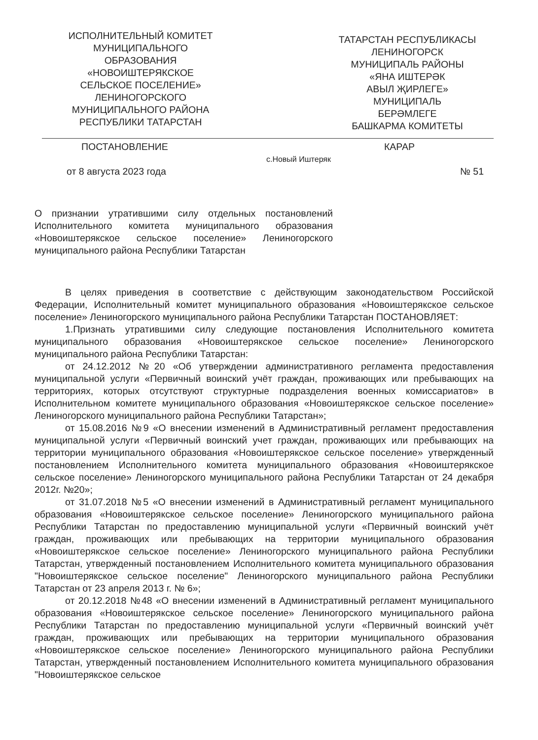ИСПОЛНИТЕЛЬНЫЙ КОМИТЕТ
МУНИЦИПАЛЬНОГО
ОБРАЗОВАНИЯ
«НОВОИШТЕРЯКСКОЕ
СЕЛЬСКОЕ ПОСЕЛЕНИЕ»
ЛЕНИНОГОРСКОГО
МУНИЦИПАЛЬНОГО РАЙОНА
РЕСПУБЛИКИ ТАТАРСТАН
ТАТАРСТАН РЕСПУБЛИКАСЫ
ЛЕНИНОГОРСК
МУНИЦИПАЛЬ РАЙОНЫ
«ЯНА ИШТЕРӘК
АВЫЛ ҖИРЛЕГЕ»
МУНИЦИПАЛЬ
БЕРӘМЛЕГЕ
БАШКАРМА КОМИТЕТЫ
ПОСТАНОВЛЕНИЕ КАРАР
с.Новый Иштеряк
от 8 августа 2023 года № 51
О признании утратившими силу отдельных постановлений Исполнительного комитета муниципального образования «Новоиштерякское сельское поселение» Лениногорского муниципального района Республики Татарстан
В целях приведения в соответствие с действующим законодательством Российской Федерации, Исполнительный комитет муниципального образования «Новоиштерякское сельское поселение» Лениногорского муниципального района Республики Татарстан ПОСТАНОВЛЯЕТ:
1.Признать утратившими силу следующие постановления Исполнительного комитета муниципального образования «Новоиштерякское сельское поселение» Лениногорского муниципального района Республики Татарстан:
от 24.12.2012 №20 «Об утверждении административного регламента предоставления муниципальной услуги «Первичный воинский учёт граждан, проживающих или пребывающих на территориях, которых отсутствуют структурные подразделения военных комиссариатов» в Исполнительном комитете муниципального образования «Новоиштерякское сельское поселение» Лениногорского муниципального района Республики Татарстан»;
от 15.08.2016 №9 «О внесении изменений в Административный регламент предоставления муниципальной услуги «Первичный воинский учет граждан, проживающих или пребывающих на территории муниципального образования «Новоиштерякское сельское поселение» утвержденный постановлением Исполнительного комитета муниципального образования «Новоиштерякское сельское поселение» Лениногорского муниципального района Республики Татарстан от 24 декабря 2012г. №20»;
от 31.07.2018 №5 «О внесении изменений в Административный регламент муниципального образования «Новоиштерякское сельское поселение» Лениногорского муниципального района Республики Татарстан по предоставлению муниципальной услуги «Первичный воинский учёт граждан, проживающих или пребывающих на территории муниципального образования «Новоиштерякское сельское поселение» Лениногорского муниципального района Республики Татарстан, утвержденный постановлением Исполнительного комитета муниципального образования "Новоиштерякское сельское поселение" Лениногорского муниципального района Республики Татарстан от 23 апреля 2013 г. № 6»;
от 20.12.2018 №48 «О внесении изменений в Административный регламент муниципального образования «Новоиштерякское сельское поселение» Лениногорского муниципального района Республики Татарстан по предоставлению муниципальной услуги «Первичный воинский учёт граждан, проживающих или пребывающих на территории муниципального образования «Новоиштерякское сельское поселение» Лениногорского муниципального района Республики Татарстан, утвержденный постановлением Исполнительного комитета муниципального образования "Новоиштерякское сельское